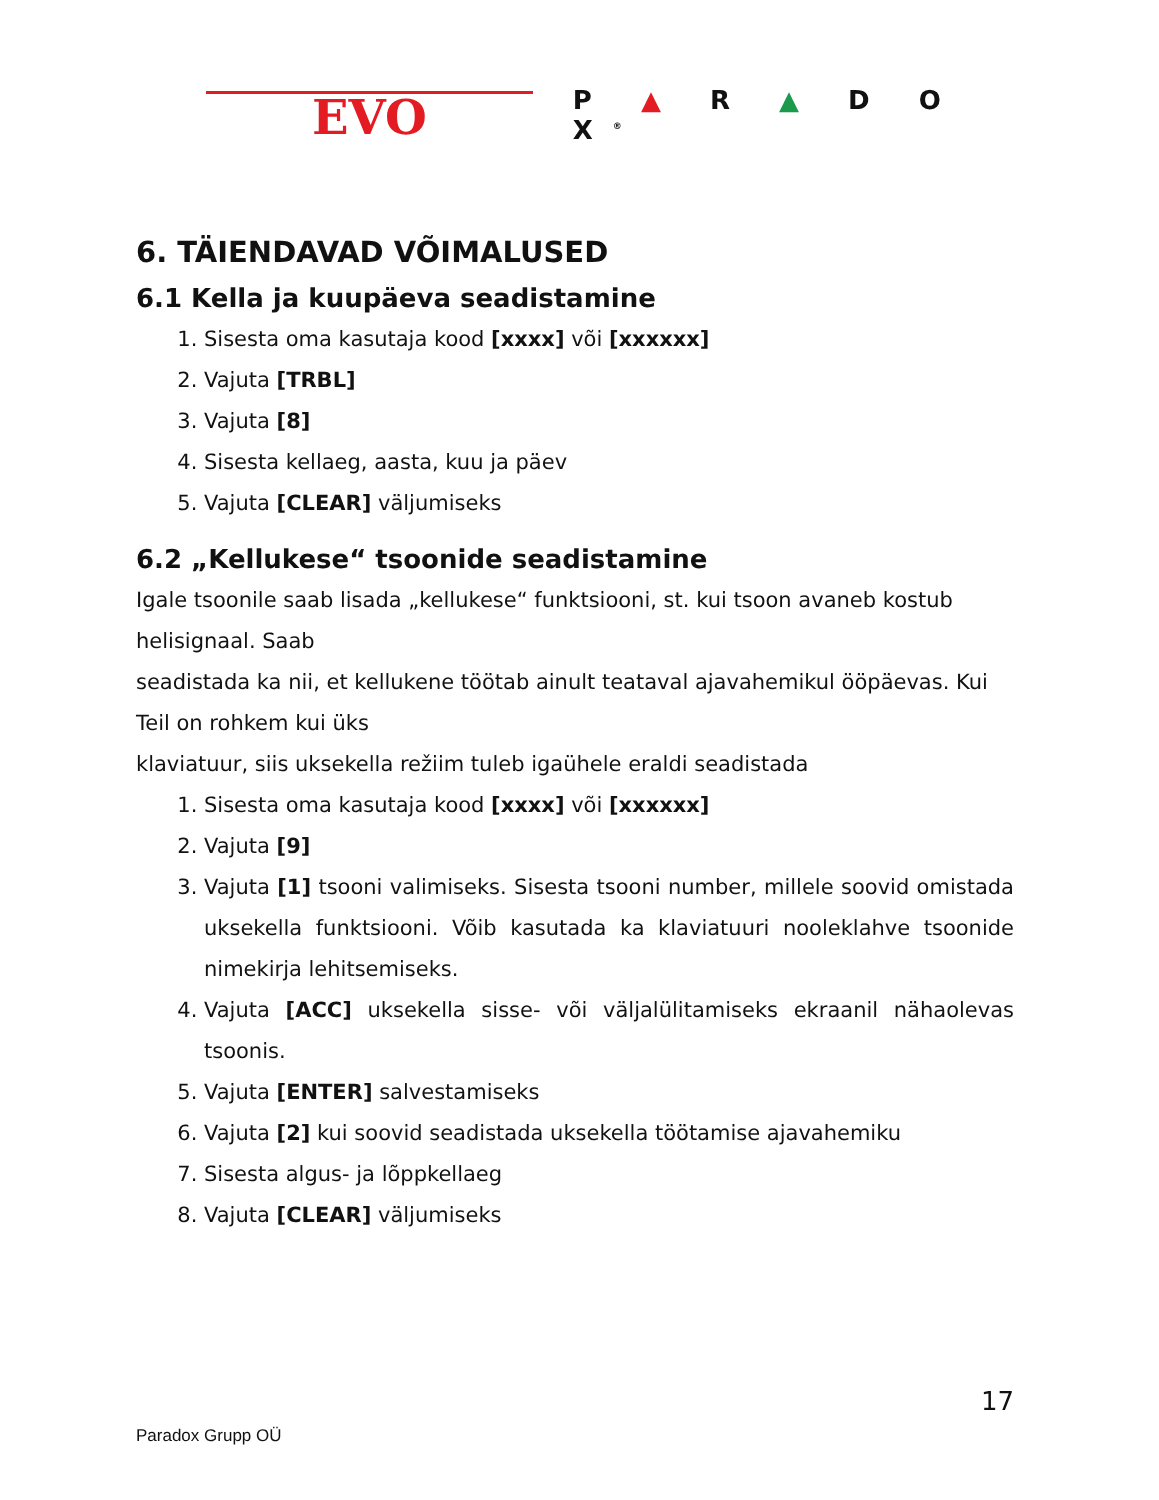EVO
P ▲ R ▲ D O X<sup>®</sup>
6. TÄIENDAVAD VÕIMALUSED
6.1 Kella ja kuupäeva seadistamine
1. Sisesta oma kasutaja kood [xxxx] või [xxxxxx]
2. Vajuta [TRBL]
3. Vajuta [8]
4. Sisesta kellaeg, aasta, kuu ja päev
5. Vajuta [CLEAR] väljumiseks
6.2 „Kellukese“ tsoonide seadistamine
Igale tsoonile saab lisada „kellukese“ funktsiooni, st. kui tsoon avaneb kostub helisignaal. Saab
seadistada ka nii, et kellukene töötab ainult teataval ajavahemikul ööpäevas. Kui Teil on rohkem kui üks
klaviatuur, siis uksekella režiim tuleb igaühele eraldi seadistada
1. Sisesta oma kasutaja kood [xxxx] või [xxxxxx]
2. Vajuta [9]
3. Vajuta [1] tsooni valimiseks. Sisesta tsooni number, millele soovid omistada uksekella funktsiooni. Võib kasutada ka klaviatuuri nooleklahve tsoonide nimekirja lehitsemiseks.
4. Vajuta [ACC] uksekella sisse- või väljalülitamiseks ekraanil nähaolevas tsoonis.
5. Vajuta [ENTER] salvestamiseks
6. Vajuta [2] kui soovid seadistada uksekella töötamise ajavahemiku
7. Sisesta algus- ja lõppkellaeg
8. Vajuta [CLEAR] väljumiseks
Paradox Grupp OÜ
17